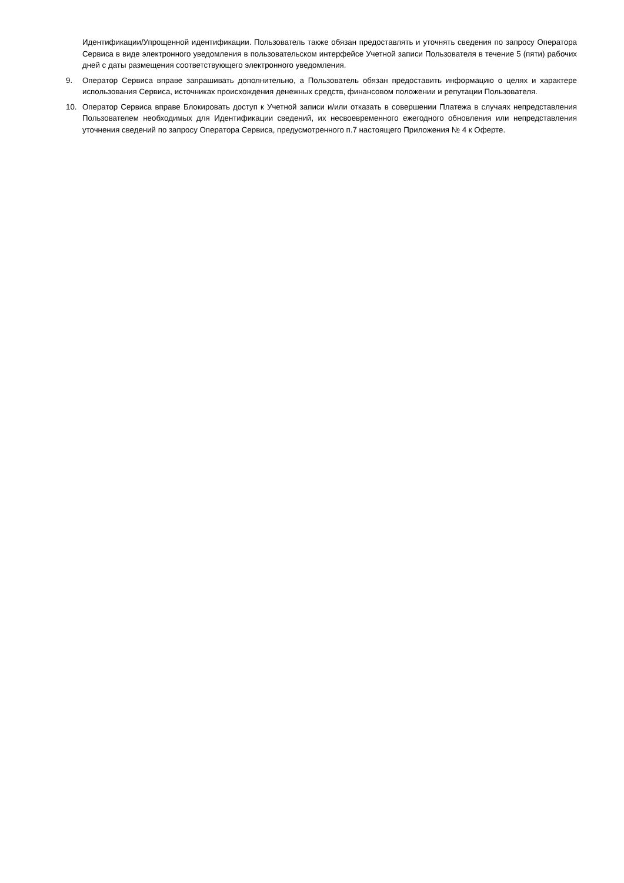Идентификации/Упрощенной идентификации. Пользователь также обязан предоставлять и уточнять сведения по запросу Оператора Сервиса в виде электронного уведомления в пользовательском интерфейсе Учетной записи Пользователя в течение 5 (пяти) рабочих дней с даты размещения соответствующего электронного уведомления.
9. Оператор Сервиса вправе запрашивать дополнительно, а Пользователь обязан предоставить информацию о целях и характере использования Сервиса, источниках происхождения денежных средств, финансовом положении и репутации Пользователя.
10. Оператор Сервиса вправе Блокировать доступ к Учетной записи и/или отказать в совершении Платежа в случаях непредставления Пользователем необходимых для Идентификации сведений, их несвоевременного ежегодного обновления или непредставления уточнения сведений по запросу Оператора Сервиса, предусмотренного п.7 настоящего Приложения № 4 к Оферте.